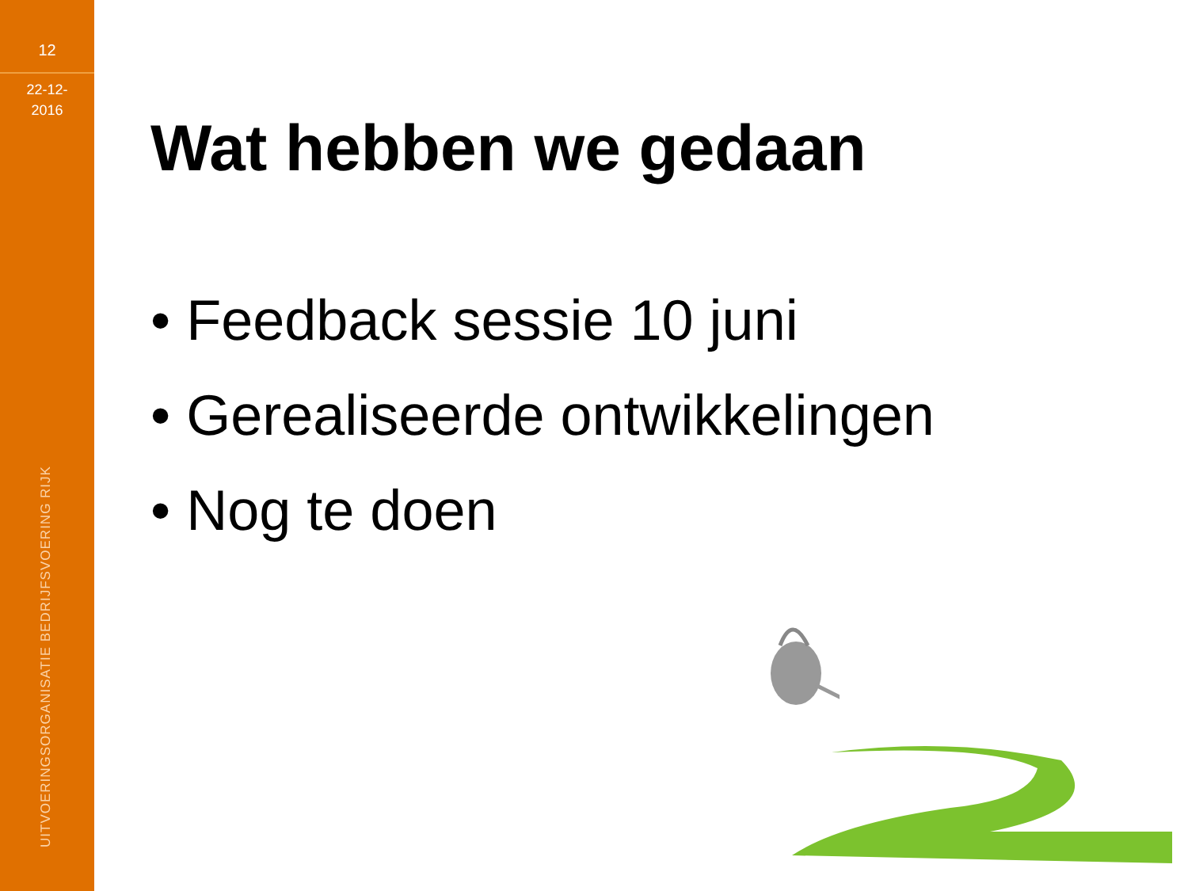12
22-12-
2016
UITVOERINGSORGANISATIE BEDRIJFSVOERING RIJK
Wat hebben we gedaan
• Feedback sessie 10 juni
• Gerealiseerde ontwikkelingen
• Nog te doen